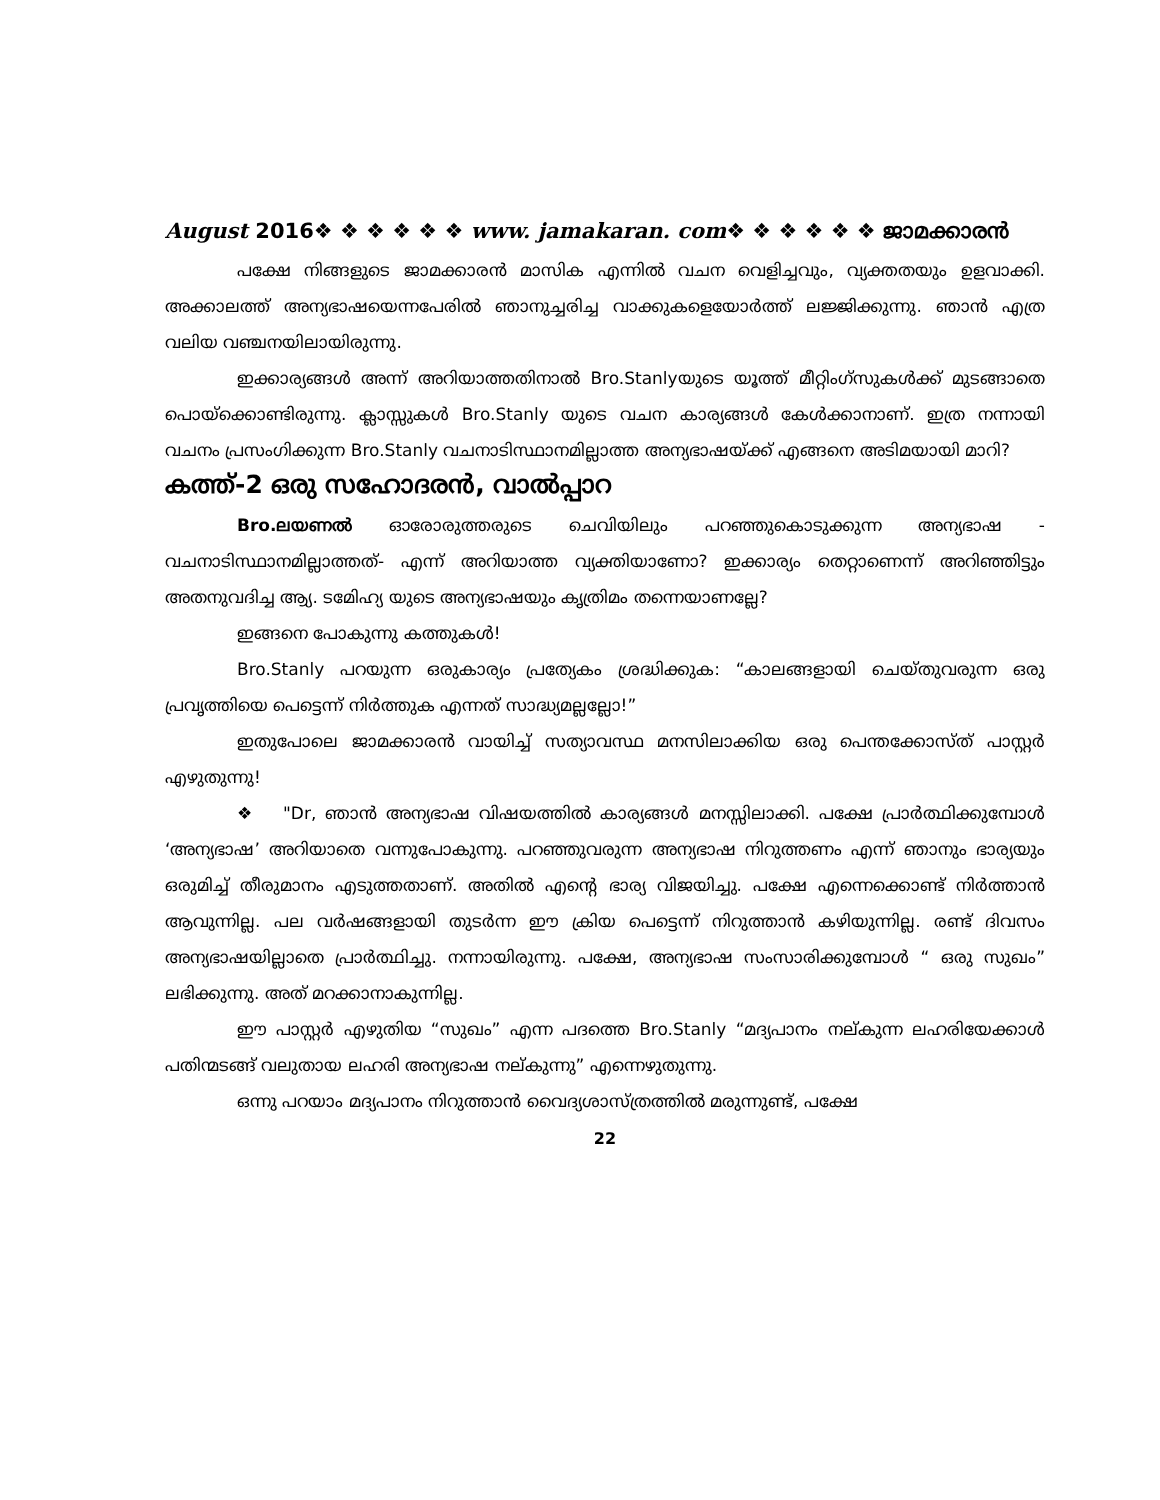August 2016❖ ❖ ❖ ❖ ❖ ❖ www. jamakaran. com❖ ❖ ❖ ❖ ❖ ❖ ജാമക്കാരൻ
പക്ഷേ നിങ്ങളുടെ ജാമക്കാരൻ മാസിക എന്നിൽ വചന വെളിച്ചവും, വ്യക്തതയും ഉളവാക്കി. അക്കാലത്ത് അന്യഭാഷയെന്നപേരിൽ ഞാനുച്ചരിച്ച വാക്കുകളെയോർത്ത് ലജ്ജിക്കുന്നു. ഞാൻ എത്ര വലിയ വഞ്ചനയിലായിരുന്നു.
ഇക്കാര്യങ്ങൾ അന്ന് അറിയാത്തതിനാൽ Bro.Stanlyയുടെ യൂത്ത് മീറ്റിംഗ്സുകൾക്ക് മുടങ്ങാതെ പൊയ്ക്കൊണ്ടിരുന്നു. ക്ലാസ്സുകൾ Bro.Stanly യുടെ വചന കാര്യങ്ങൾ കേൾക്കാനാണ്. ഇത്ര നന്നായി വചനം പ്രസംഗിക്കുന്ന Bro.Stanly വചനാടിസ്ഥാനമില്ലാത്ത അന്യഭാഷയ്ക്ക് എങ്ങനെ അടിമയായി മാറി?
കത്ത്-2 ഒരു സഹോദരൻ, വാൽപ്പാറ
Bro.ലയണൽ ഓരോരുത്തരുടെ ചെവിയിലും പറഞ്ഞുകൊടുക്കുന്ന അന്യഭാഷ - വചനാടിസ്ഥാനമില്ലാത്തത്- എന്ന് അറിയാത്ത വ്യക്തിയാണോ? ഇക്കാര്യം തെറ്റാണെന്ന് അറിഞ്ഞിട്ടും അതനുവദിച്ച ആ്യ. ടമേിഹ്യ യുടെ അന്യഭാഷയും കൃത്രിമം തന്നെയാണല്ലേ?
ഇങ്ങനെ പോകുന്നു കത്തുകൾ!
Bro.Stanly പറയുന്ന ഒരുകാര്യം പ്രത്യേകം ശ്രദ്ധിക്കുക: “കാലങ്ങളായി ചെയ്തുവരുന്ന ഒരു പ്രവൃത്തിയെ പെട്ടെന്ന് നിർത്തുക എന്നത് സാദ്ധ്യമല്ലല്ലോ!”
ഇതുപോലെ ജാമക്കാരൻ വായിച്ച് സത്യാവസ്ഥ മനസിലാക്കിയ ഒരു പെന്തക്കോസ്ത് പാസ്റ്റർ എഴുതുന്നു!
❖ "Dr, ഞാൻ അന്യഭാഷ വിഷയത്തിൽ കാര്യങ്ങൾ മനസ്സിലാക്കി. പക്ഷേ പ്രാർത്ഥിക്കുമ്പോൾ ‘അന്യഭാഷ’ അറിയാതെ വന്നുപോകുന്നു. പറഞ്ഞുവരുന്ന അന്യഭാഷ നിറുത്തണം എന്ന് ഞാനും ഭാര്യയും ഒരുമിച്ച് തീരുമാനം എടുത്തതാണ്. അതിൽ എന്റെ ഭാര്യ വിജയിച്ചു. പക്ഷേ എന്നെക്കൊണ്ട് നിർത്താൻ ആവുന്നില്ല. പല വർഷങ്ങളായി തുടർന്ന ഈ ക്രിയ പെട്ടെന്ന് നിറുത്താൻ കഴിയുന്നില്ല. രണ്ട് ദിവസം അന്യഭാഷയില്ലാതെ പ്രാർത്ഥിച്ചു. നന്നായിരുന്നു. പക്ഷേ, അന്യഭാഷ സംസാരിക്കുമ്പോൾ “ ഒരു സുഖം” ലഭിക്കുന്നു. അത് മറക്കാനാകുന്നില്ല.
ഈ പാസ്റ്റർ എഴുതിയ “സുഖം” എന്ന പദത്തെ Bro.Stanly “മദ്യപാനം നല്കുന്ന ലഹരിയേക്കാൾ പതിന്മടങ്ങ് വലുതായ ലഹരി അന്യഭാഷ നല്കുന്നു” എന്നെഴുതുന്നു.
ഒന്നു പറയാം മദ്യപാനം നിറുത്താൻ വൈദ്യശാസ്ത്രത്തിൽ മരുന്നുണ്ട്, പക്ഷേ
22